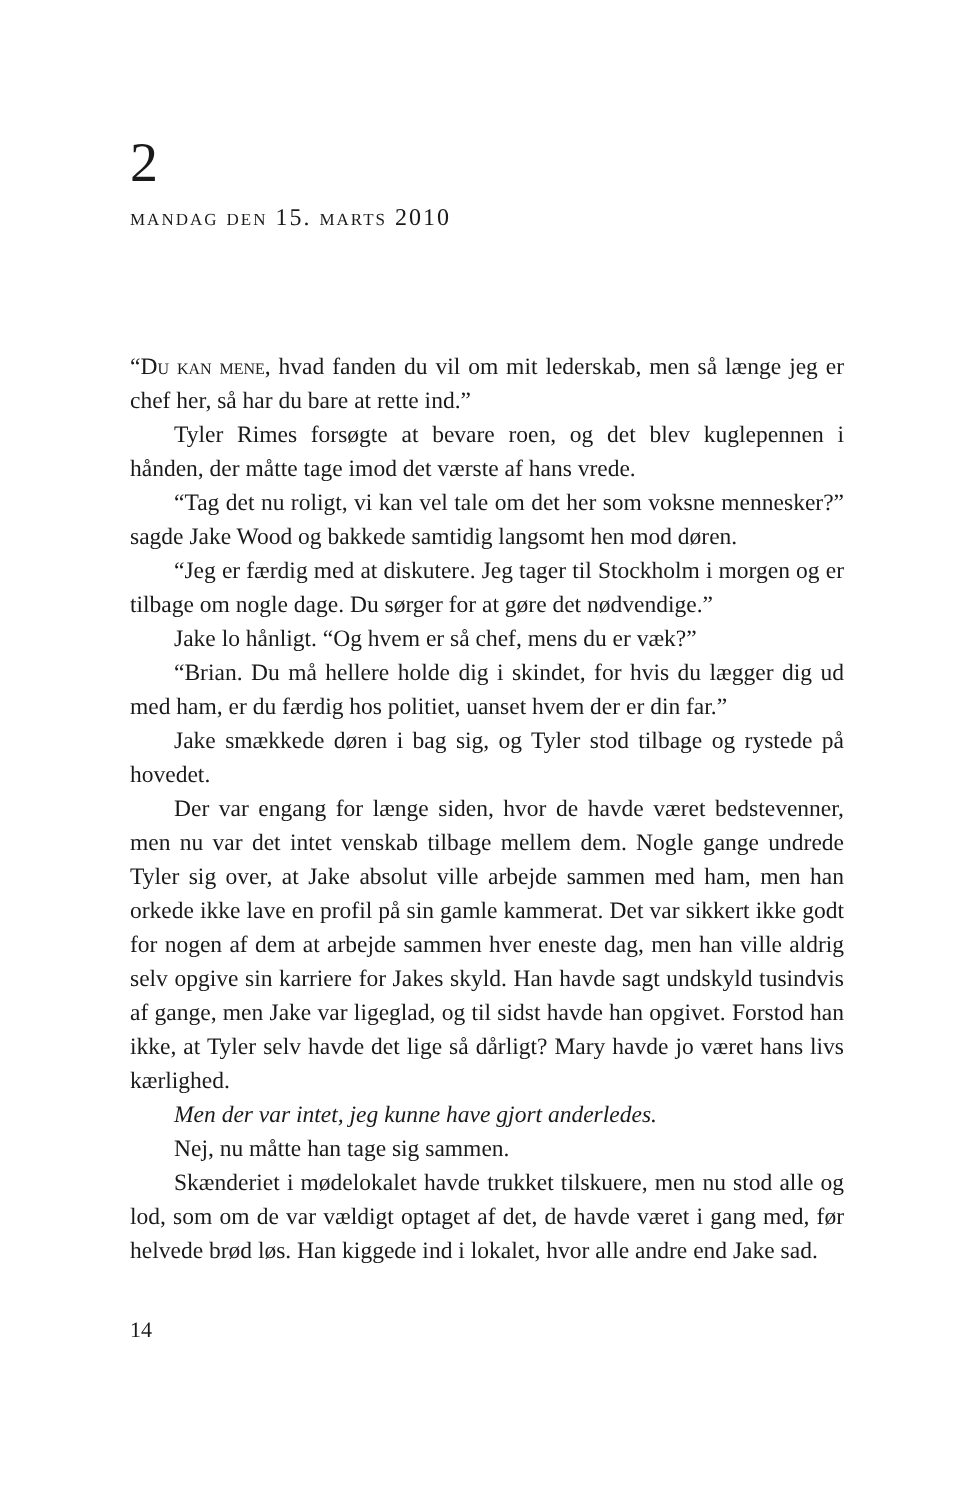2
mandag den 15. marts 2010
“Du kan mene, hvad fanden du vil om mit lederskab, men så længe jeg er chef her, så har du bare at rette ind.”
Tyler Rimes forsøgte at bevare roen, og det blev kuglepennen i hånden, der måtte tage imod det værste af hans vrede.
“Tag det nu roligt, vi kan vel tale om det her som voksne mennesker?” sagde Jake Wood og bakkede samtidig langsomt hen mod døren.
“Jeg er færdig med at diskutere. Jeg tager til Stockholm i morgen og er tilbage om nogle dage. Du sørger for at gøre det nødvendige.”
Jake lo hånligt. “Og hvem er så chef, mens du er væk?”
“Brian. Du må hellere holde dig i skindet, for hvis du lægger dig ud med ham, er du færdig hos politiet, uanset hvem der er din far.”
Jake smækkede døren i bag sig, og Tyler stod tilbage og rystede på hovedet.
Der var engang for længe siden, hvor de havde været bedstevenner, men nu var det intet venskab tilbage mellem dem. Nogle gange undrede Tyler sig over, at Jake absolut ville arbejde sammen med ham, men han orkede ikke lave en profil på sin gamle kammerat. Det var sikkert ikke godt for nogen af dem at arbejde sammen hver eneste dag, men han ville aldrig selv opgive sin karriere for Jakes skyld. Han havde sagt undskyld tusindvis af gange, men Jake var ligeglad, og til sidst havde han opgivet. Forstod han ikke, at Tyler selv havde det lige så dårligt? Mary havde jo været hans livs kærlighed.
Men der var intet, jeg kunne have gjort anderledes.
Nej, nu måtte han tage sig sammen.
Skænderiet i mødelokalet havde trukket tilskuere, men nu stod alle og lod, som om de var vældigt optaget af det, de havde været i gang med, før helvede brød løs. Han kiggede ind i lokalet, hvor alle andre end Jake sad.
14